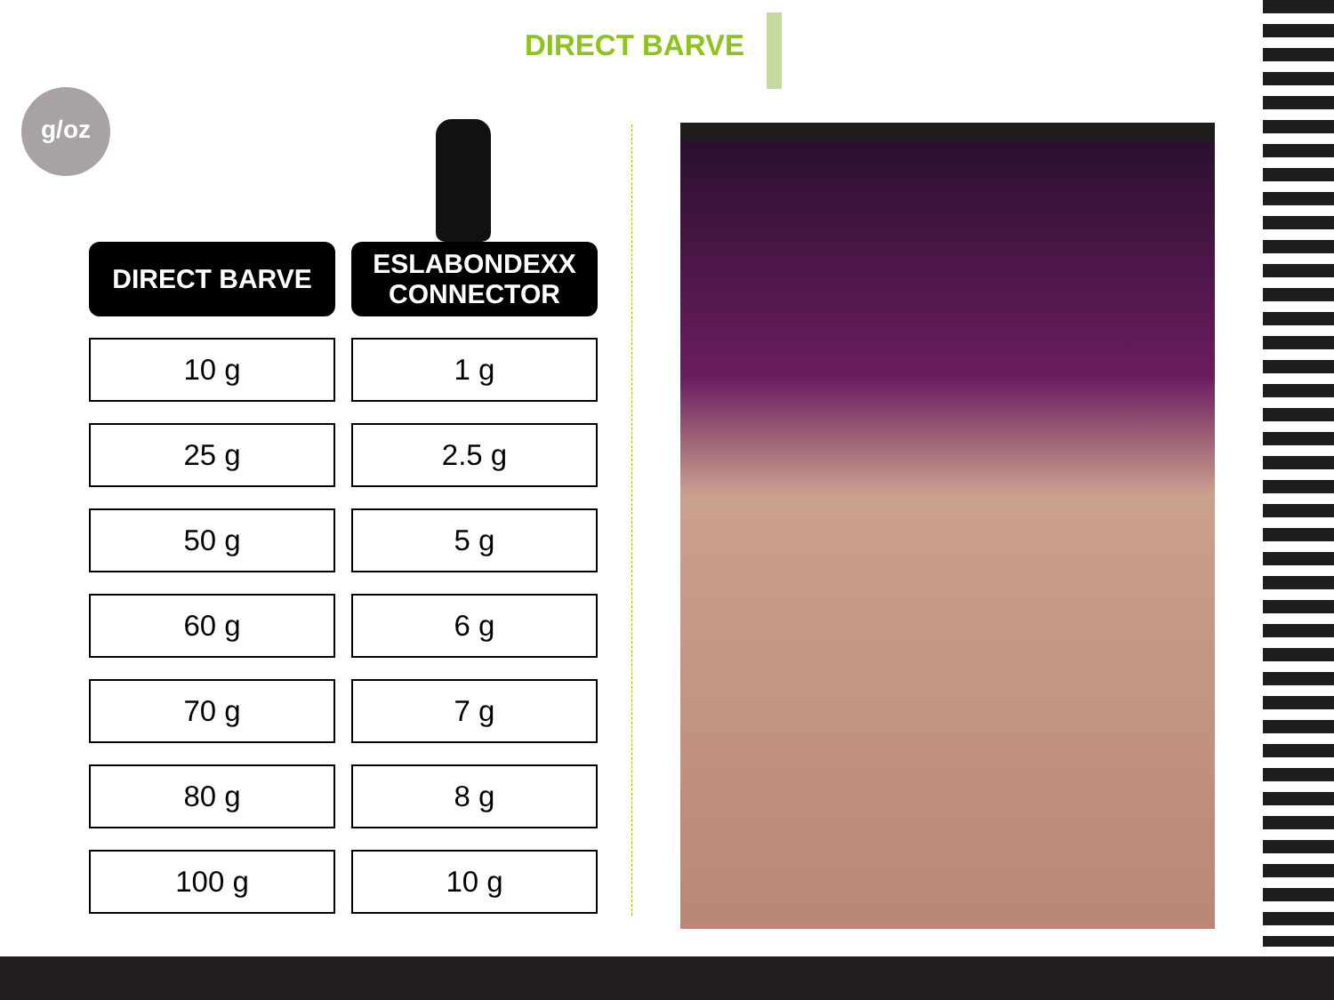DIRECT BARVE
g/oz
| DIRECT BARVE | ESLABONDEXX CONNECTOR |
| --- | --- |
| 10 g | 1 g |
| 25 g | 2.5 g |
| 50 g | 5 g |
| 60 g | 6 g |
| 70 g | 7 g |
| 80 g | 8 g |
| 100 g | 10 g |